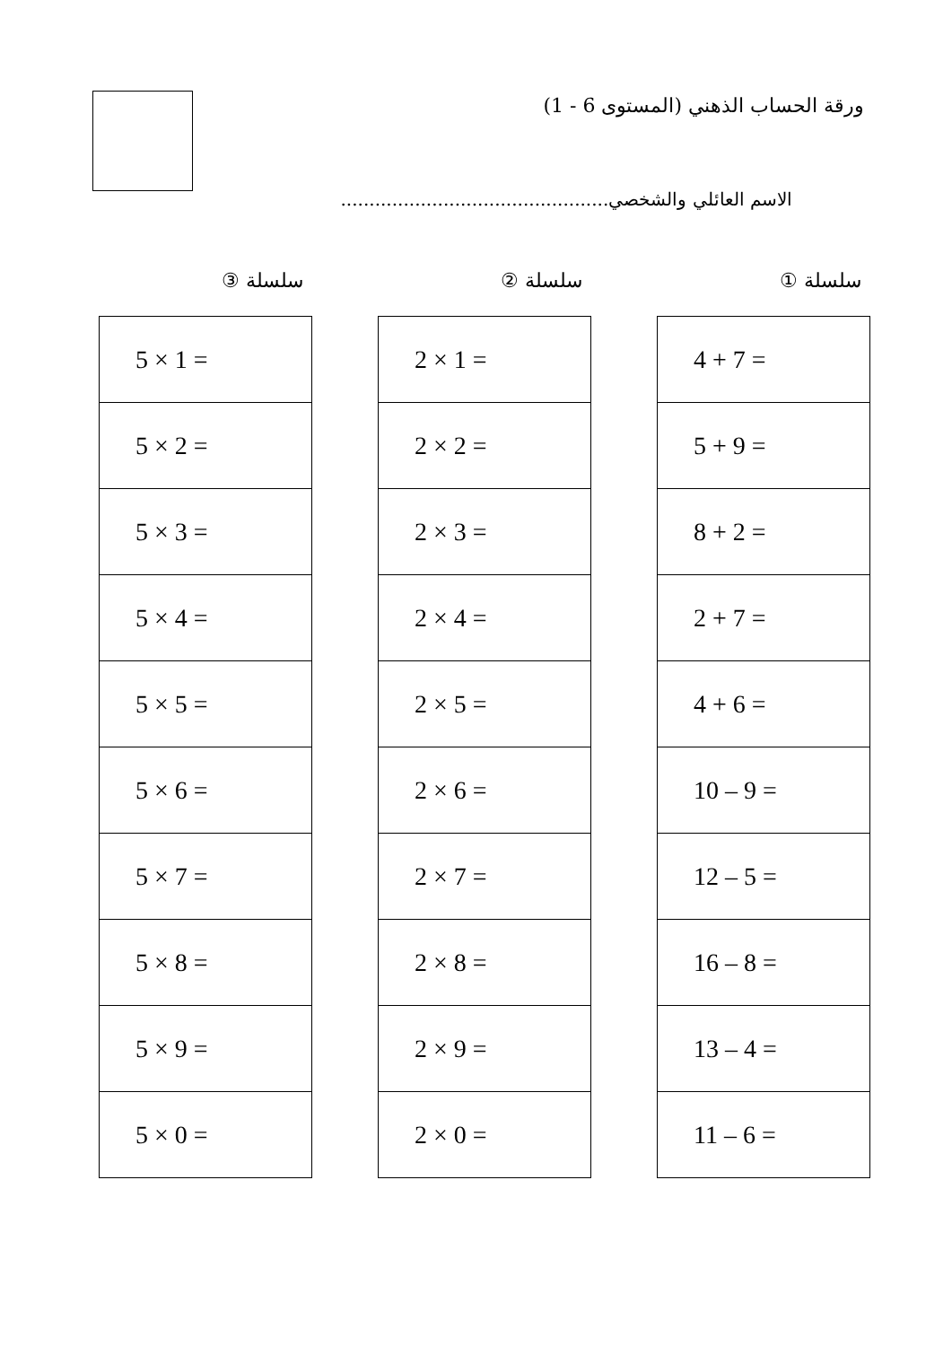ورقة الحساب الذهني (المستوى 6 - 1)
الاسم العائلي والشخصي...............................................
سلسلة ①
| 4 + 7 = |
| 5 + 9 = |
| 8 + 2 = |
| 2 + 7 = |
| 4 + 6 = |
| 10 – 9 = |
| 12 – 5 = |
| 16 – 8 = |
| 13 – 4 = |
| 11 – 6 = |
سلسلة ②
| 2 × 1 = |
| 2 × 2 = |
| 2 × 3 = |
| 2 × 4 = |
| 2 × 5 = |
| 2 × 6 = |
| 2 × 7 = |
| 2 × 8 = |
| 2 × 9 = |
| 2 × 0 = |
سلسلة ③
| 5 × 1 = |
| 5 × 2 = |
| 5 × 3 = |
| 5 × 4 = |
| 5 × 5 = |
| 5 × 6 = |
| 5 × 7 = |
| 5 × 8 = |
| 5 × 9 = |
| 5 × 0 = |